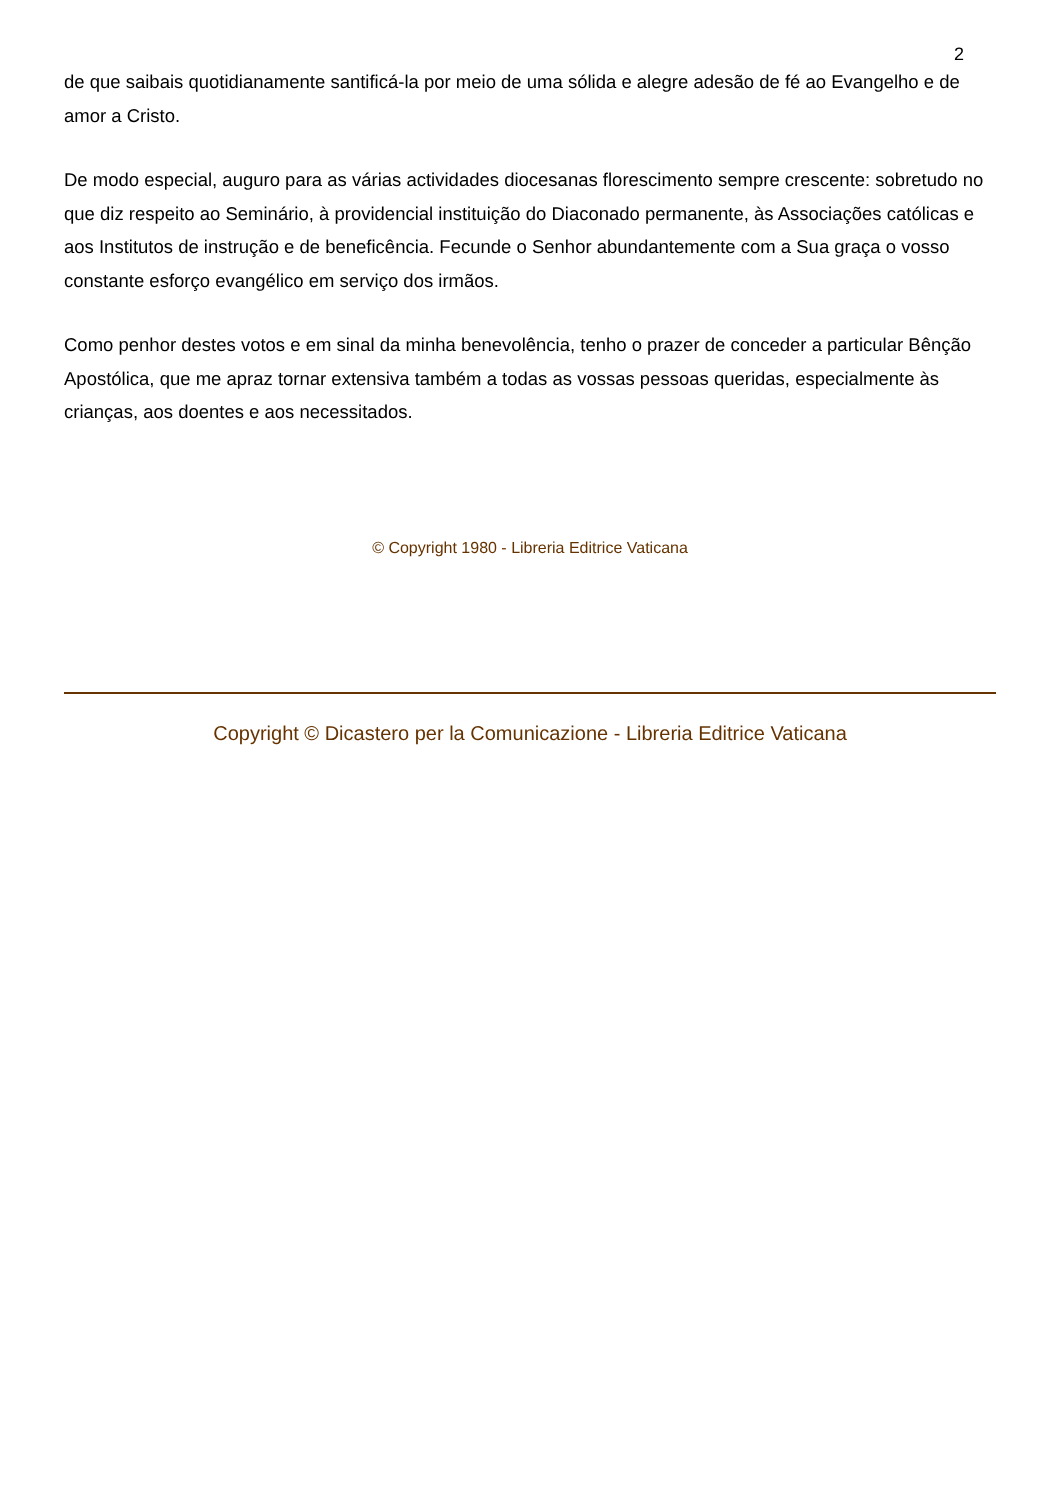2
de que saibais quotidianamente santificá-la por meio de uma sólida e alegre adesão de fé ao Evangelho e de amor a Cristo.
De modo especial, auguro para as várias actividades diocesanas florescimento sempre crescente: sobretudo no que diz respeito ao Seminário, à providencial instituição do Diaconado permanente, às Associações católicas e aos Institutos de instrução e de beneficência. Fecunde o Senhor abundantemente com a Sua graça o vosso constante esforço evangélico em serviço dos irmãos.
Como penhor destes votos e em sinal da minha benevolência, tenho o prazer de conceder a particular Bênção Apostólica, que me apraz tornar extensiva também a todas as vossas pessoas queridas, especialmente às crianças, aos doentes e aos necessitados.
© Copyright 1980 - Libreria Editrice Vaticana
Copyright © Dicastero per la Comunicazione - Libreria Editrice Vaticana